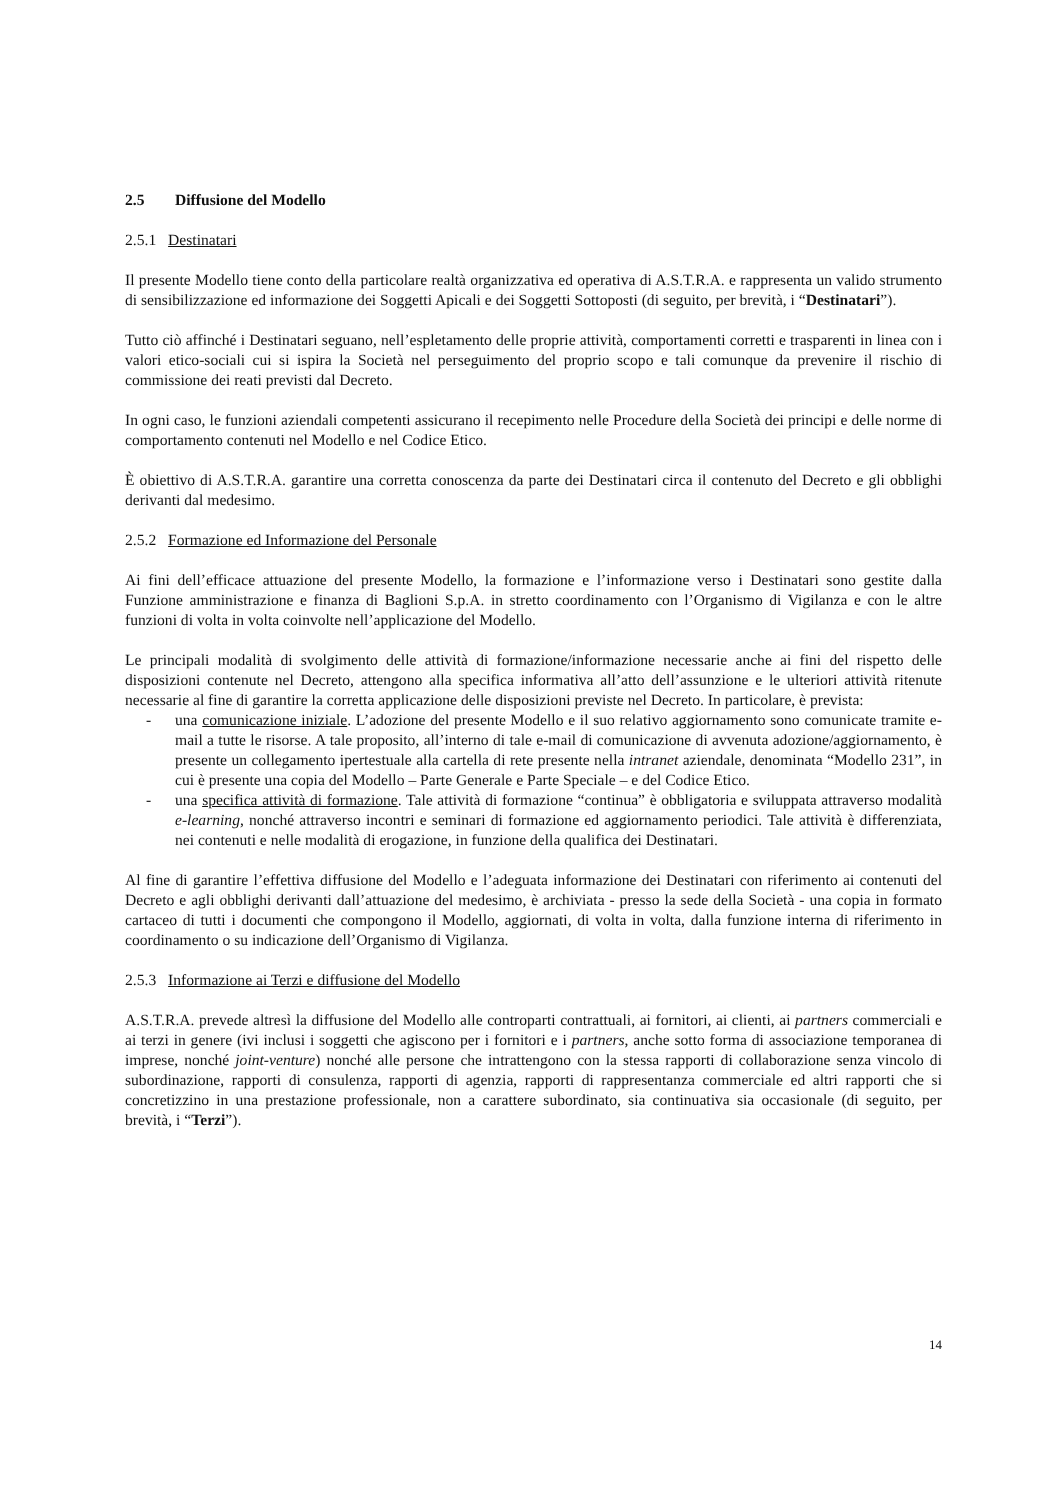2.5 Diffusione del Modello
2.5.1 Destinatari
Il presente Modello tiene conto della particolare realtà organizzativa ed operativa di A.S.T.R.A. e rappresenta un valido strumento di sensibilizzazione ed informazione dei Soggetti Apicali e dei Soggetti Sottoposti (di seguito, per brevità, i “Destinatari”).
Tutto ciò affinché i Destinatari seguano, nell’espletamento delle proprie attività, comportamenti corretti e trasparenti in linea con i valori etico-sociali cui si ispira la Società nel perseguimento del proprio scopo e tali comunque da prevenire il rischio di commissione dei reati previsti dal Decreto.
In ogni caso, le funzioni aziendali competenti assicurano il recepimento nelle Procedure della Società dei principi e delle norme di comportamento contenuti nel Modello e nel Codice Etico.
È obiettivo di A.S.T.R.A. garantire una corretta conoscenza da parte dei Destinatari circa il contenuto del Decreto e gli obblighi derivanti dal medesimo.
2.5.2 Formazione ed Informazione del Personale
Ai fini dell’efficace attuazione del presente Modello, la formazione e l’informazione verso i Destinatari sono gestite dalla Funzione amministrazione e finanza di Baglioni S.p.A. in stretto coordinamento con l’Organismo di Vigilanza e con le altre funzioni di volta in volta coinvolte nell’applicazione del Modello.
Le principali modalità di svolgimento delle attività di formazione/informazione necessarie anche ai fini del rispetto delle disposizioni contenute nel Decreto, attengono alla specifica informativa all’atto dell’assunzione e le ulteriori attività ritenute necessarie al fine di garantire la corretta applicazione delle disposizioni previste nel Decreto. In particolare, è prevista:
- una comunicazione iniziale. L’adozione del presente Modello e il suo relativo aggiornamento sono comunicate tramite e-mail a tutte le risorse. A tale proposito, all’interno di tale e-mail di comunicazione di avvenuta adozione/aggiornamento, è presente un collegamento ipertestuale alla cartella di rete presente nella intranet aziendale, denominata “Modello 231”, in cui è presente una copia del Modello – Parte Generale e Parte Speciale – e del Codice Etico.
- una specifica attività di formazione. Tale attività di formazione “continua” è obbligatoria e sviluppata attraverso modalità e-learning, nonché attraverso incontri e seminari di formazione ed aggiornamento periodici. Tale attività è differenziata, nei contenuti e nelle modalità di erogazione, in funzione della qualifica dei Destinatari.
Al fine di garantire l’effettiva diffusione del Modello e l’adeguata informazione dei Destinatari con riferimento ai contenuti del Decreto e agli obblighi derivanti dall’attuazione del medesimo, è archiviata - presso la sede della Società - una copia in formato cartaceo di tutti i documenti che compongono il Modello, aggiornati, di volta in volta, dalla funzione interna di riferimento in coordinamento o su indicazione dell’Organismo di Vigilanza.
2.5.3 Informazione ai Terzi e diffusione del Modello
A.S.T.R.A. prevede altresì la diffusione del Modello alle controparti contrattuali, ai fornitori, ai clienti, ai partners commerciali e ai terzi in genere (ivi inclusi i soggetti che agiscono per i fornitori e i partners, anche sotto forma di associazione temporanea di imprese, nonché joint-venture) nonché alle persone che intrattengono con la stessa rapporti di collaborazione senza vincolo di subordinazione, rapporti di consulenza, rapporti di agenzia, rapporti di rappresentanza commerciale ed altri rapporti che si concretizzino in una prestazione professionale, non a carattere subordinato, sia continuativa sia occasionale (di seguito, per brevità, i “Terzi”).
14